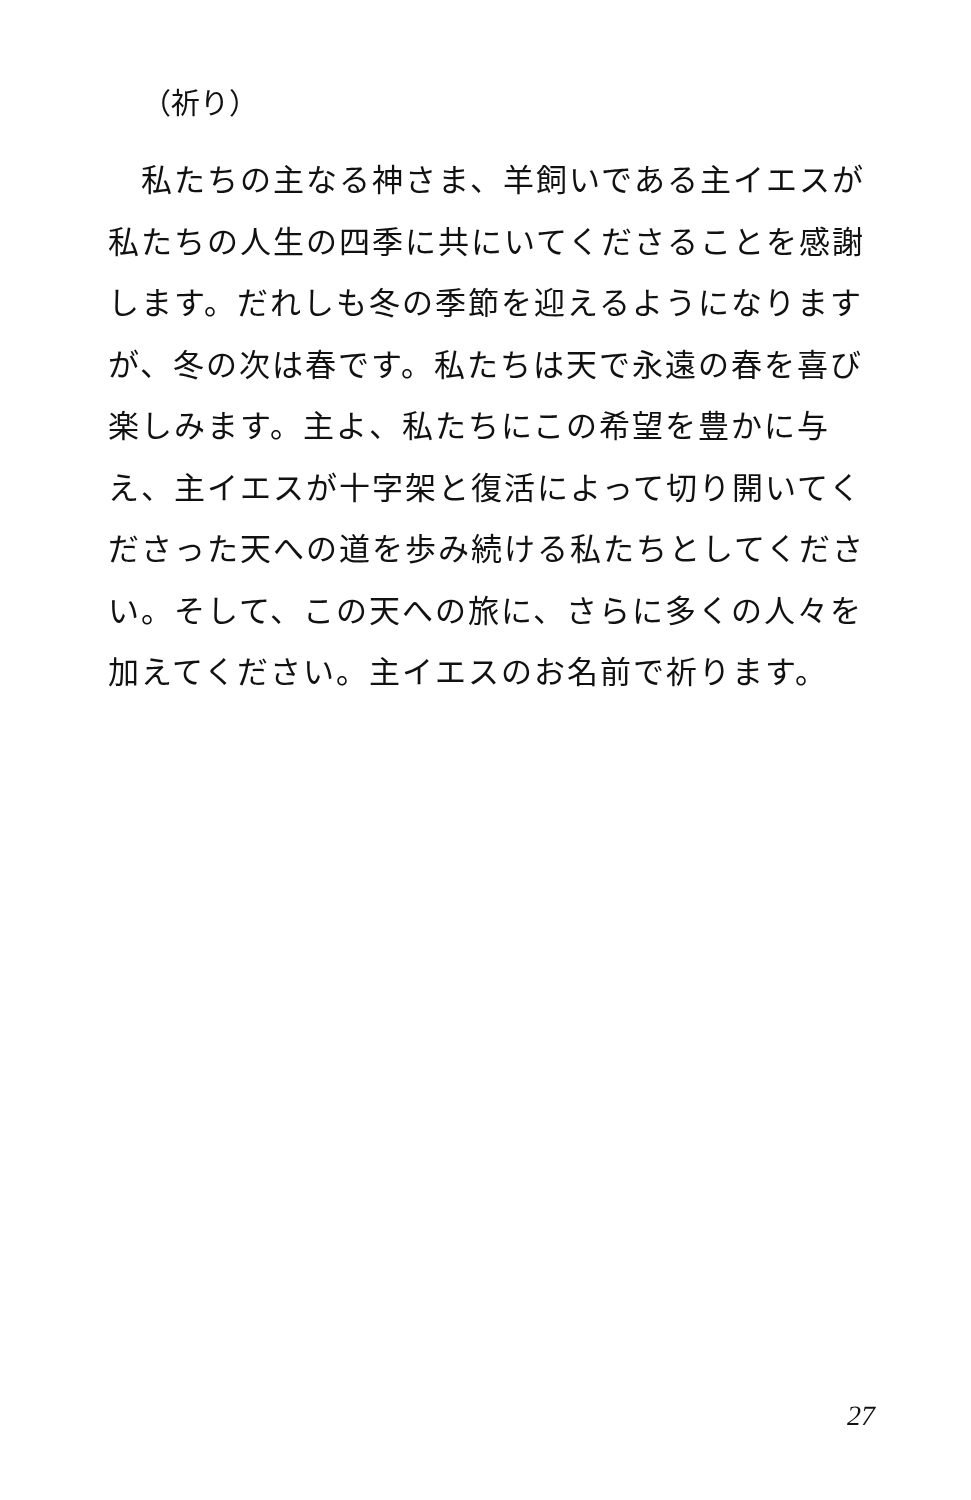（祈り）
　私たちの主なる神さま、羊飼いである主イエスが私たちの人生の四季に共にいてくださることを感謝します。だれしも冬の季節を迎えるようになりますが、冬の次は春です。私たちは天で永遠の春を喜び楽しみます。主よ、私たちにこの希望を豊かに与え、主イエスが十字架と復活によって切り開いてくださった天への道を歩み続ける私たちとしてください。そして、この天への旅に、さらに多くの人々を加えてください。主イエスのお名前で祈ります。
27